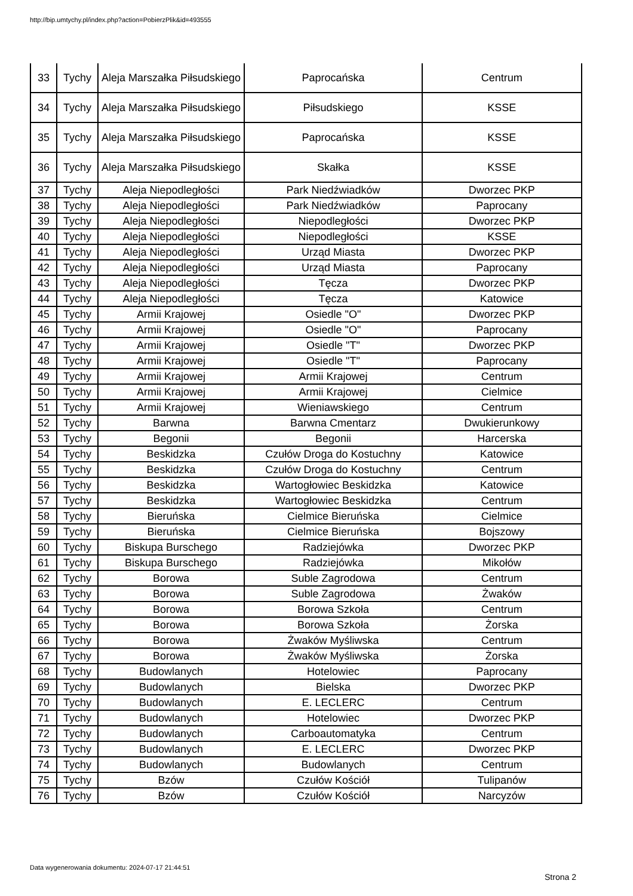http://bip.umtychy.pl/index.php?action=PobierzPlik&id=493555
| 33 | Tychy | Aleja Marszałka Piłsudskiego | Paprocańska | Centrum |
| 34 | Tychy | Aleja Marszałka Piłsudskiego | Piłsudskiego | KSSE |
| 35 | Tychy | Aleja Marszałka Piłsudskiego | Paprocańska | KSSE |
| 36 | Tychy | Aleja Marszałka Piłsudskiego | Skałka | KSSE |
| 37 | Tychy | Aleja Niepodległości | Park Niedźwiadków | Dworzec PKP |
| 38 | Tychy | Aleja Niepodległości | Park Niedźwiadków | Paprocany |
| 39 | Tychy | Aleja Niepodległości | Niepodległości | Dworzec PKP |
| 40 | Tychy | Aleja Niepodległości | Niepodległości | KSSE |
| 41 | Tychy | Aleja Niepodległości | Urząd Miasta | Dworzec PKP |
| 42 | Tychy | Aleja Niepodległości | Urząd Miasta | Paprocany |
| 43 | Tychy | Aleja Niepodległości | Tęcza | Dworzec PKP |
| 44 | Tychy | Aleja Niepodległości | Tęcza | Katowice |
| 45 | Tychy | Armii Krajowej | Osiedle "O" | Dworzec PKP |
| 46 | Tychy | Armii Krajowej | Osiedle "O" | Paprocany |
| 47 | Tychy | Armii Krajowej | Osiedle "T" | Dworzec PKP |
| 48 | Tychy | Armii Krajowej | Osiedle "T" | Paprocany |
| 49 | Tychy | Armii Krajowej | Armii Krajowej | Centrum |
| 50 | Tychy | Armii Krajowej | Armii Krajowej | Cielmice |
| 51 | Tychy | Armii Krajowej | Wieniawskiego | Centrum |
| 52 | Tychy | Barwna | Barwna Cmentarz | Dwukierunkowy |
| 53 | Tychy | Begonii | Begonii | Harcerska |
| 54 | Tychy | Beskidzka | Czułów Droga do Kostuchny | Katowice |
| 55 | Tychy | Beskidzka | Czułów Droga do Kostuchny | Centrum |
| 56 | Tychy | Beskidzka | Wartogłowiec Beskidzka | Katowice |
| 57 | Tychy | Beskidzka | Wartogłowiec Beskidzka | Centrum |
| 58 | Tychy | Bieruńska | Cielmice Bieruńska | Cielmice |
| 59 | Tychy | Bieruńska | Cielmice Bieruńska | Bojszowy |
| 60 | Tychy | Biskupa Burschego | Radziejówka | Dworzec PKP |
| 61 | Tychy | Biskupa Burschego | Radziejówka | Mikołów |
| 62 | Tychy | Borowa | Suble Zagrodowa | Centrum |
| 63 | Tychy | Borowa | Suble Zagrodowa | Żwaków |
| 64 | Tychy | Borowa | Borowa Szkoła | Centrum |
| 65 | Tychy | Borowa | Borowa Szkoła | Żorska |
| 66 | Tychy | Borowa | Żwaków Myśliwska | Centrum |
| 67 | Tychy | Borowa | Żwaków Myśliwska | Żorska |
| 68 | Tychy | Budowlanych | Hotelowiec | Paprocany |
| 69 | Tychy | Budowlanych | Bielska | Dworzec PKP |
| 70 | Tychy | Budowlanych | E. LECLERC | Centrum |
| 71 | Tychy | Budowlanych | Hotelowiec | Dworzec PKP |
| 72 | Tychy | Budowlanych | Carboautomatyka | Centrum |
| 73 | Tychy | Budowlanych | E. LECLERC | Dworzec PKP |
| 74 | Tychy | Budowlanych | Budowlanych | Centrum |
| 75 | Tychy | Bzów | Czułów Kościół | Tulipanów |
| 76 | Tychy | Bzów | Czułów Kościół | Narcyzów |
Data wygenerowania dokumentu: 2024-07-17 21:44:51
Strona 2